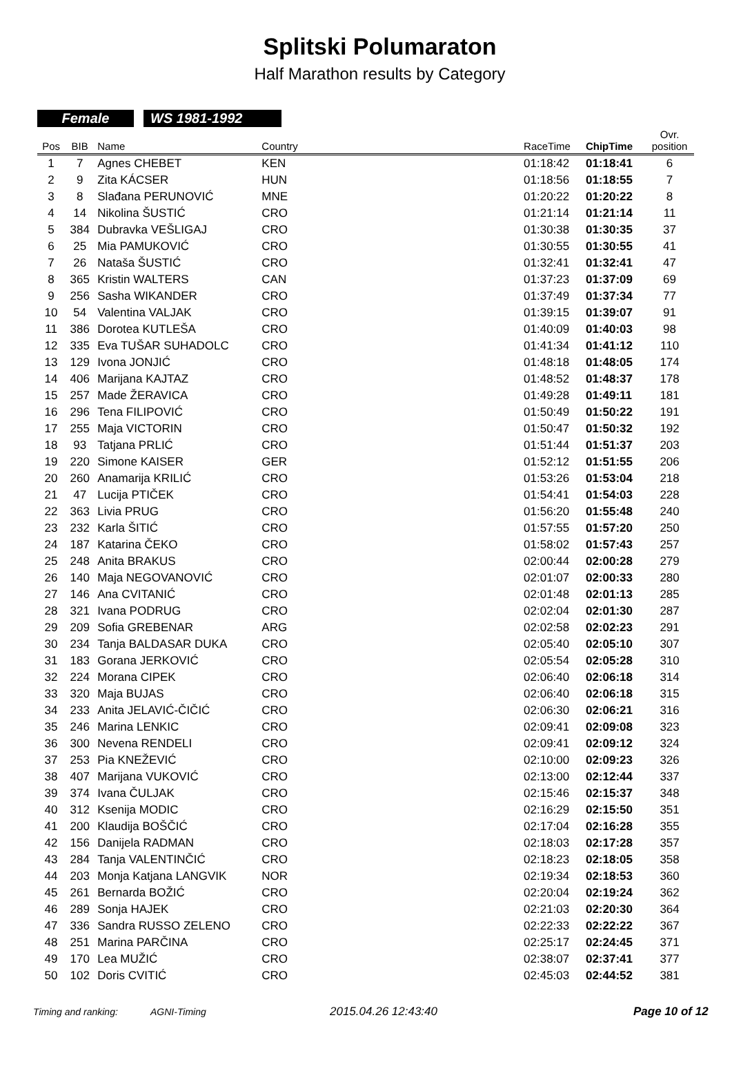Splitski Polumaraton
Half Marathon results by Category
Female WS 1981-1992
| Pos | BIB | Name | Country | | RaceTime | ChipTime | Ovr. position |
| --- | --- | --- | --- | --- | --- | --- | --- |
| 1 | 7 | Agnes CHEBET | KEN | | 01:18:42 | 01:18:41 | 6 |
| 2 | 9 | Zita KÁCSER | HUN | | 01:18:56 | 01:18:55 | 7 |
| 3 | 8 | Slađana PERUNOVIĆ | MNE | | 01:20:22 | 01:20:22 | 8 |
| 4 | 14 | Nikolina ŠUSTIĆ | CRO | | 01:21:14 | 01:21:14 | 11 |
| 5 | 384 | Dubravka VEŠLIGAJ | CRO | | 01:30:38 | 01:30:35 | 37 |
| 6 | 25 | Mia PAMUKOVIĆ | CRO | | 01:30:55 | 01:30:55 | 41 |
| 7 | 26 | Nataša ŠUSTIĆ | CRO | | 01:32:41 | 01:32:41 | 47 |
| 8 | 365 | Kristin WALTERS | CAN | | 01:37:23 | 01:37:09 | 69 |
| 9 | 256 | Sasha WIKANDER | CRO | | 01:37:49 | 01:37:34 | 77 |
| 10 | 54 | Valentina VALJAK | CRO | | 01:39:15 | 01:39:07 | 91 |
| 11 | 386 | Dorotea KUTLEŠA | CRO | | 01:40:09 | 01:40:03 | 98 |
| 12 | 335 | Eva TUŠAR SUHADOLC | CRO | | 01:41:34 | 01:41:12 | 110 |
| 13 | 129 | Ivona JONJIĆ | CRO | | 01:48:18 | 01:48:05 | 174 |
| 14 | 406 | Marijana KAJTAZ | CRO | | 01:48:52 | 01:48:37 | 178 |
| 15 | 257 | Made ŽERAVICA | CRO | | 01:49:28 | 01:49:11 | 181 |
| 16 | 296 | Tena FILIPOVIĆ | CRO | | 01:50:49 | 01:50:22 | 191 |
| 17 | 255 | Maja VICTORIN | CRO | | 01:50:47 | 01:50:32 | 192 |
| 18 | 93 | Tatjana PRLIĆ | CRO | | 01:51:44 | 01:51:37 | 203 |
| 19 | 220 | Simone KAISER | GER | | 01:52:12 | 01:51:55 | 206 |
| 20 | 260 | Anamarija KRILIĆ | CRO | | 01:53:26 | 01:53:04 | 218 |
| 21 | 47 | Lucija PTIČEK | CRO | | 01:54:41 | 01:54:03 | 228 |
| 22 | 363 | Livia PRUG | CRO | | 01:56:20 | 01:55:48 | 240 |
| 23 | 232 | Karla ŠITIĆ | CRO | | 01:57:55 | 01:57:20 | 250 |
| 24 | 187 | Katarina ČEKO | CRO | | 01:58:02 | 01:57:43 | 257 |
| 25 | 248 | Anita BRAKUS | CRO | | 02:00:44 | 02:00:28 | 279 |
| 26 | 140 | Maja NEGOVANOVIĆ | CRO | | 02:01:07 | 02:00:33 | 280 |
| 27 | 146 | Ana CVITANIĆ | CRO | | 02:01:48 | 02:01:13 | 285 |
| 28 | 321 | Ivana PODRUG | CRO | | 02:02:04 | 02:01:30 | 287 |
| 29 | 209 | Sofia GREBENAR | ARG | | 02:02:58 | 02:02:23 | 291 |
| 30 | 234 | Tanja BALDASAR DUKA | CRO | | 02:05:40 | 02:05:10 | 307 |
| 31 | 183 | Gorana JERKOVIĆ | CRO | | 02:05:54 | 02:05:28 | 310 |
| 32 | 224 | Morana CIPEK | CRO | | 02:06:40 | 02:06:18 | 314 |
| 33 | 320 | Maja BUJAS | CRO | | 02:06:40 | 02:06:18 | 315 |
| 34 | 233 | Anita JELAVIĆ-ČIČIĆ | CRO | | 02:06:30 | 02:06:21 | 316 |
| 35 | 246 | Marina LENKIC | CRO | | 02:09:41 | 02:09:08 | 323 |
| 36 | 300 | Nevena RENDELI | CRO | | 02:09:41 | 02:09:12 | 324 |
| 37 | 253 | Pia KNEŽEVIĆ | CRO | | 02:10:00 | 02:09:23 | 326 |
| 38 | 407 | Marijana VUKOVIĆ | CRO | | 02:13:00 | 02:12:44 | 337 |
| 39 | 374 | Ivana ČULJAK | CRO | | 02:15:46 | 02:15:37 | 348 |
| 40 | 312 | Ksenija MODIC | CRO | | 02:16:29 | 02:15:50 | 351 |
| 41 | 200 | Klaudija BOŠČIĆ | CRO | | 02:17:04 | 02:16:28 | 355 |
| 42 | 156 | Danijela RADMAN | CRO | | 02:18:03 | 02:17:28 | 357 |
| 43 | 284 | Tanja VALENTINČIĆ | CRO | | 02:18:23 | 02:18:05 | 358 |
| 44 | 203 | Monja Katjana LANGVIK | NOR | | 02:19:34 | 02:18:53 | 360 |
| 45 | 261 | Bernarda BOŽIĆ | CRO | | 02:20:04 | 02:19:24 | 362 |
| 46 | 289 | Sonja HAJEK | CRO | | 02:21:03 | 02:20:30 | 364 |
| 47 | 336 | Sandra RUSSO ZELENO | CRO | | 02:22:33 | 02:22:22 | 367 |
| 48 | 251 | Marina PARČINA | CRO | | 02:25:17 | 02:24:45 | 371 |
| 49 | 170 | Lea MUŽIĆ | CRO | | 02:38:07 | 02:37:41 | 377 |
| 50 | 102 | Doris CVITIĆ | CRO | | 02:45:03 | 02:44:52 | 381 |
Timing and ranking: AGNI-Timing 2015.04.26 12:43:40 Page 10 of 12